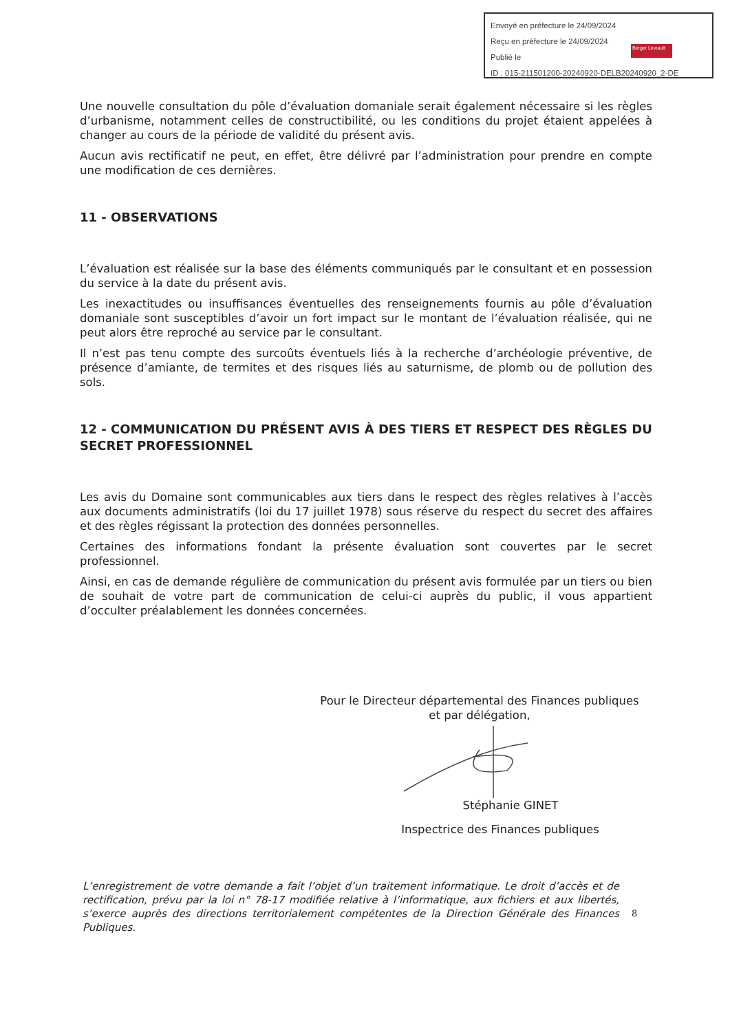Envoyé en préfecture le 24/09/2024
Reçu en préfecture le 24/09/2024
Publié le
ID : 015-211501200-20240920-DELB20240920_2-DE
Berger Levrault
Une nouvelle consultation du pôle d’évaluation domaniale serait également nécessaire si les règles d’urbanisme, notamment celles de constructibilité, ou les conditions du projet étaient appelées à changer au cours de la période de validité du présent avis.
Aucun avis rectificatif ne peut, en effet, être délivré par l’administration pour prendre en compte une modification de ces dernières.
11 - OBSERVATIONS
L’évaluation est réalisée sur la base des éléments communiqués par le consultant et en possession du service à la date du présent avis.
Les inexactitudes ou insuffisances éventuelles des renseignements fournis au pôle d’évaluation domaniale sont susceptibles d’avoir un fort impact sur le montant de l’évaluation réalisée, qui ne peut alors être reproché au service par le consultant.
Il n’est pas tenu compte des surcoûts éventuels liés à la recherche d’archéologie préventive, de présence d’amiante, de termites et des risques liés au saturnisme, de plomb ou de pollution des sols.
12 - COMMUNICATION DU PRÉSENT AVIS À DES TIERS ET RESPECT DES RÈGLES DU SECRET PROFESSIONNEL
Les avis du Domaine sont communicables aux tiers dans le respect des règles relatives à l’accès aux documents administratifs (loi du 17 juillet 1978) sous réserve du respect du secret des affaires et des règles régissant la protection des données personnelles.
Certaines des informations fondant la présente évaluation sont couvertes par le secret professionnel.
Ainsi, en cas de demande régulière de communication du présent avis formulée par un tiers ou bien de souhait de votre part de communication de celui-ci auprès du public, il vous appartient d’occulter préalablement les données concernées.
Pour le Directeur départemental des Finances publiques
et par délégation,
Stéphanie GINET
Inspectrice des Finances publiques
L’enregistrement de votre demande a fait l’objet d’un traitement informatique. Le droit d’accès et de rectification, prévu par la loi n° 78-17 modifiée relative à l’informatique, aux fichiers et aux libertés, s’exerce auprès des directions territorialement compétentes de la Direction Générale des Finances Publiques.
8